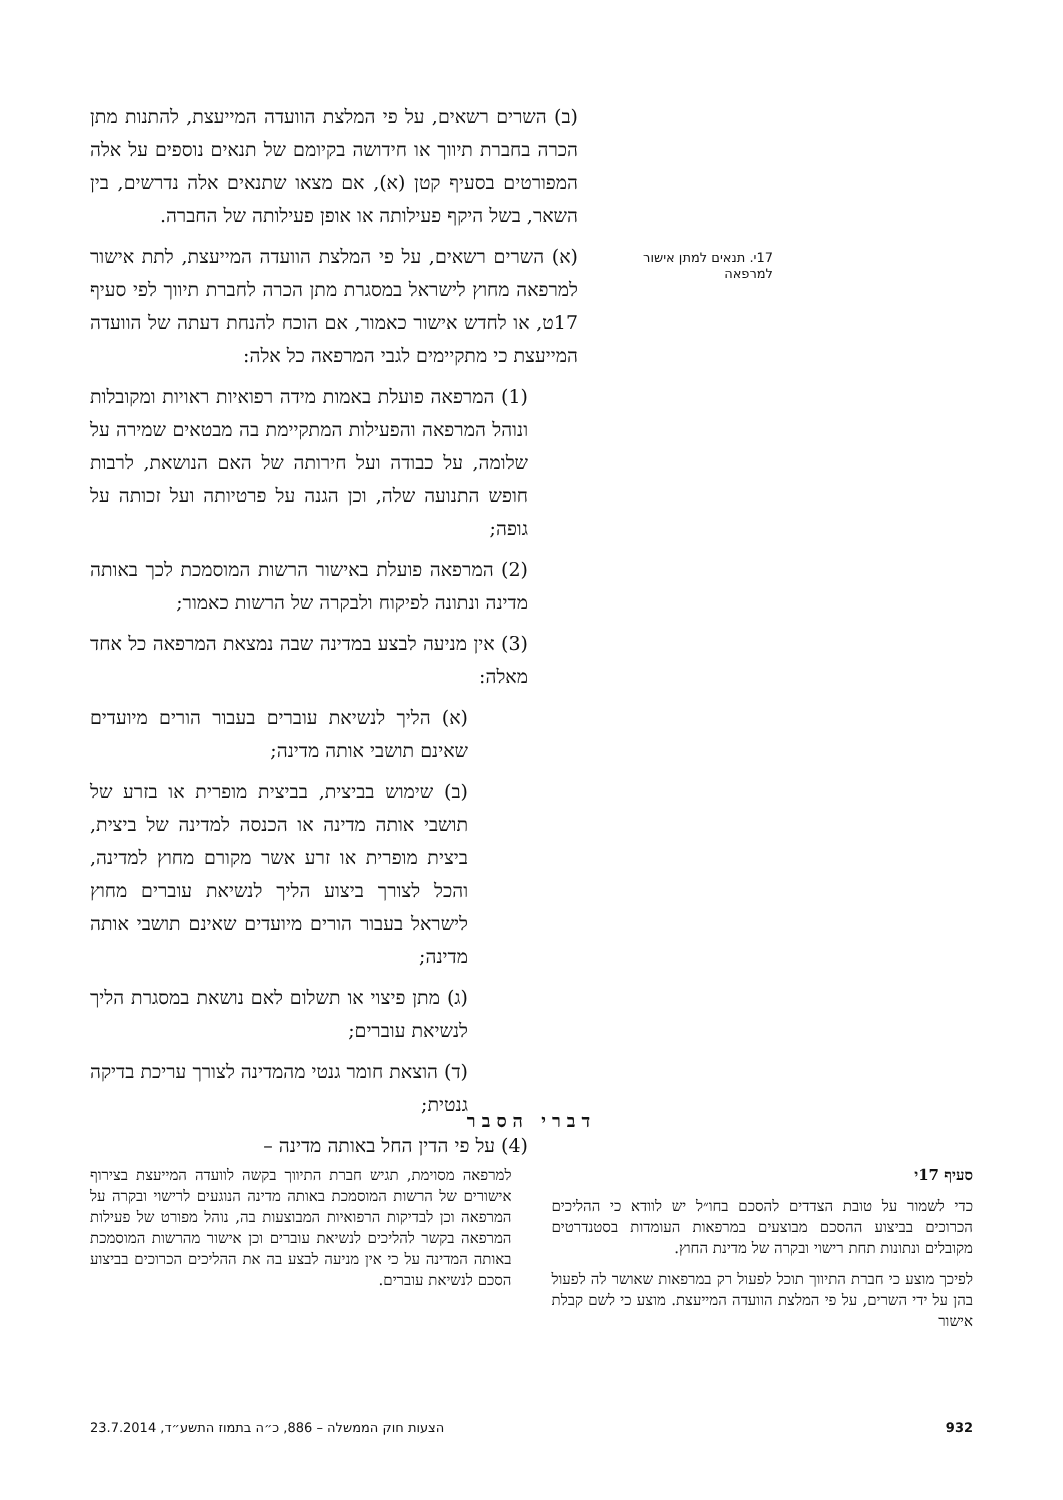17י. תנאים למתן אישור למרפאה
(ב) השרים רשאים, על פי המלצת הוועדה המייעצת, להתנות מתן הכרה בחברת תיווך או חידושה בקיומם של תנאים נוספים על אלה המפורטים בסעיף קטן (א), אם מצאו שתנאים אלה נדרשים, בין השאר, בשל היקף פעילותה או אופן פעילותה של החברה.
(א) השרים רשאים, על פי המלצת הוועדה המייעצת, לתת אישור למרפאה מחוץ לישראל במסגרת מתן הכרה לחברת תיווך לפי סעיף 17ט, או לחדש אישור כאמור, אם הוכח להנחת דעתה של הוועדה המייעצת כי מתקיימים לגבי המרפאה כל אלה:
(1) המרפאה פועלת באמות מידה רפואיות ראויות ומקובלות ונוהל המרפאה והפעילות המתקיימת בה מבטאים שמירה על שלומה, על כבודה ועל חירותה של האם הנושאת, לרבות חופש התנועה שלה, וכן הגנה על פרטיותה ועל זכותה על גופה;
(2) המרפאה פועלת באישור הרשות המוסמכת לכך באותה מדינה ונתונה לפיקוח ולבקרה של הרשות כאמור;
(3) אין מניעה לבצע במדינה שבה נמצאת המרפאה כל אחד מאלה:
(א) הליך לנשיאת עוברים בעבור הורים מיועדים שאינם תושבי אותה מדינה;
(ב) שימוש בביצית, בביצית מופרית או בזרע של תושבי אותה מדינה או הכנסה למדינה של ביצית, ביצית מופרית או זרע אשר מקורם מחוץ למדינה, והכל לצורך ביצוע הליך לנשיאת עוברים מחוץ לישראל בעבור הורים מיועדים שאינם תושבי אותה מדינה;
(ג) מתן פיצוי או תשלום לאם נושאת במסגרת הליך לנשיאת עוברים;
(ד) הוצאת חומר גנטי מהמדינה לצורך עריכת בדיקה גנטית;
(4) על פי הדין החל באותה מדינה –
דברי הסבר
סעיף 17י
כדי לשמור על טובת הצדדים להסכם בחו״ל יש לוודא כי ההליכים הכרוכים בביצוע ההסכם מבוצעים במרפאות העומדות בסטנדרטים מקובלים ונתונות תחת רישוי ובקרה של מדינת החוץ.
לפיכך מוצע כי חברת התיווך תוכל לפעול רק במרפאות שאושר לה לפעול בהן על ידי השרים, על פי המלצת הוועדה המייעצת. מוצע כי לשם קבלת אישור
למרפאה מסוימת, תגיש חברת התיווך בקשה לוועדה המייעצת בצירוף אישורים של הרשות המוסמכת באותה מדינה הנוגעים לרישוי ובקרה על המרפאה וכן לבדיקות הרפואיות המבוצעות בה, נוהל מפורט של פעילות המרפאה בקשר להליכים לנשיאת עוברים וכן אישור מהרשות המוסמכת באותה המדינה על כי אין מניעה לבצע בה את ההליכים הכרוכים בביצוע הסכם לנשיאת עוברים.
932 הצעות חוק הממשלה – 886, כ״ה בתמוז התשע״ד, 23.7.2014